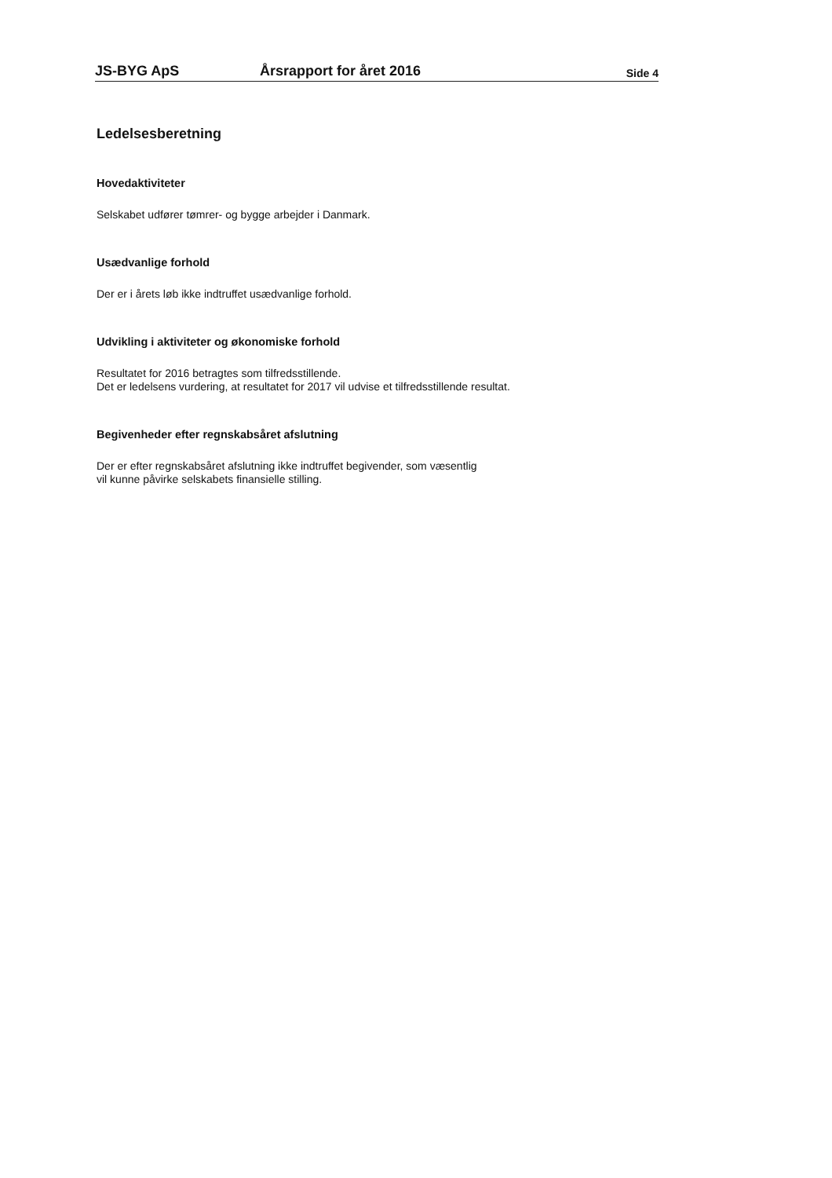JS-BYG ApS Årsrapport for året 2016 Side 4
Ledelsesberetning
Hovedaktiviteter
Selskabet udfører tømrer- og bygge arbejder i Danmark.
Usædvanlige forhold
Der er i årets løb ikke indtruffet usædvanlige forhold.
Udvikling i aktiviteter og økonomiske forhold
Resultatet for 2016 betragtes som tilfredsstillende.
Det er ledelsens vurdering, at resultatet for 2017 vil udvise et tilfredsstillende resultat.
Begivenheder efter regnskabsåret afslutning
Der er efter regnskabsåret afslutning ikke indtruffet begivender, som væsentlig
vil kunne påvirke selskabets finansielle stilling.